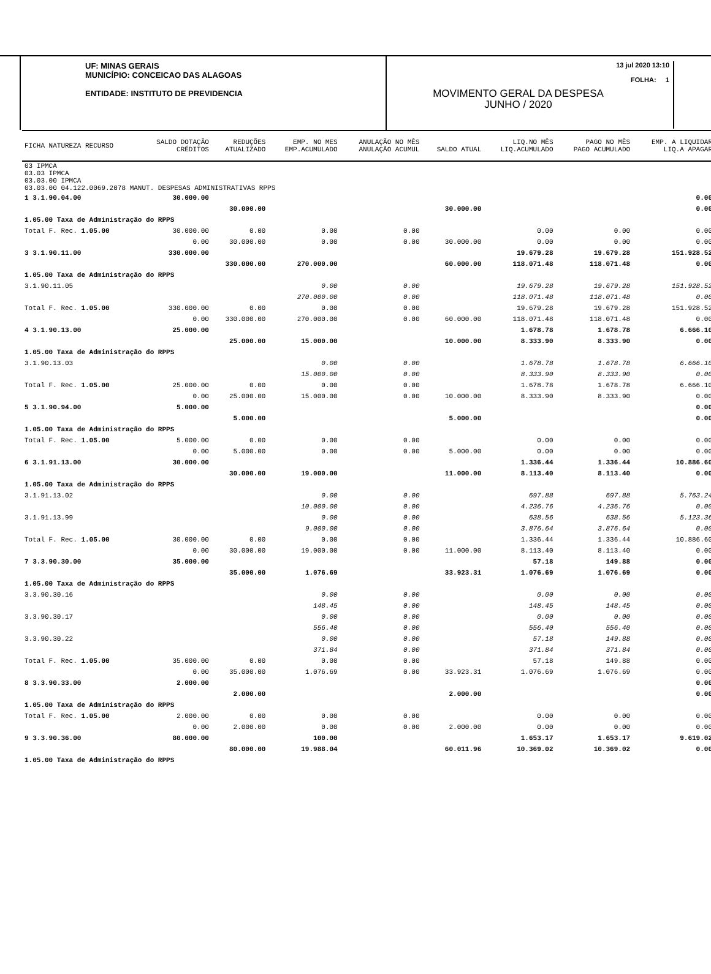UF: MINAS GERAIS
MUNICÍPIO: CONCEICAO DAS ALAGOAS
ENTIDADE: INSTITUTO DE PREVIDENCIA
13 jul 2020 13:10
FOLHA: 1
MOVIMENTO GERAL DA DESPESA
JUNHO / 2020
| FICHA NATUREZA RECURSO | SALDO DOTAÇÃO CRÉDITOS | REDUÇÕES ATUALIZADO | EMP. NO MES EMP.ACUMULADO | ANULAÇÃO NO MÊS ANULAÇÃO ACUMUL | SALDO ATUAL | LIQ.NO MÊS LIQ.ACUMULADO | PAGO NO MÊS PAGO ACUMULADO | EMP. A LIQUIDAR LIQ.A APAGAR |
| 03 IPMCA 03.03 IPMCA 03.03.00 IPMCA 03.03.00 04.122.0069.2078 MANUT. DESPESAS ADMINISTRATIVAS RPPS | | | | | | | | |
| 1 3.1.90.04.00 | 30.000.00 | | | | | | | 0.00 |
| | | 30.000.00 | | | 30.000.00 | | | 0.00 |
| 1.05.00 Taxa de Administração do RPPS | | | | | | | | |
| Total F. Rec. 1.05.00 | 30.000.00 | 0.00 | 0.00 | 0.00 | | 0.00 | 0.00 | 0.00 |
| | 0.00 | 30.000.00 | 0.00 | 0.00 | 30.000.00 | 0.00 | 0.00 | 0.00 |
| 3 3.1.90.11.00 | 330.000.00 | | | | | 19.679.28 | 19.679.28 | 151.928.52 |
| | | 330.000.00 | 270.000.00 | | 60.000.00 | 118.071.48 | 118.071.48 | 0.00 |
| 1.05.00 Taxa de Administração do RPPS | | | | | | | | |
| 3.1.90.11.05 | | | 0.00 | 0.00 | | 19.679.28 | 19.679.28 | 151.928.52 |
| | | | 270.000.00 | 0.00 | | 118.071.48 | 118.071.48 | 0.00 |
| Total F. Rec. 1.05.00 | 330.000.00 | 0.00 | 0.00 | 0.00 | | 19.679.28 | 19.679.28 | 151.928.52 |
| | 0.00 | 330.000.00 | 270.000.00 | 0.00 | 60.000.00 | 118.071.48 | 118.071.48 | 0.00 |
| 4 3.1.90.13.00 | 25.000.00 | | | | | 1.678.78 | 1.678.78 | 6.666.10 |
| | | 25.000.00 | 15.000.00 | | 10.000.00 | 8.333.90 | 8.333.90 | 0.00 |
| 1.05.00 Taxa de Administração do RPPS | | | | | | | | |
| 3.1.90.13.03 | | | 0.00 | 0.00 | | 1.678.78 | 1.678.78 | 6.666.10 |
| | | | 15.000.00 | 0.00 | | 8.333.90 | 8.333.90 | 0.00 |
| Total F. Rec. 1.05.00 | 25.000.00 | 0.00 | 0.00 | 0.00 | | 1.678.78 | 1.678.78 | 6.666.10 |
| | 0.00 | 25.000.00 | 15.000.00 | 0.00 | 10.000.00 | 8.333.90 | 8.333.90 | 0.00 |
| 5 3.1.90.94.00 | 5.000.00 | | | | | | | 0.00 |
| | | 5.000.00 | | | 5.000.00 | | | 0.00 |
| 1.05.00 Taxa de Administração do RPPS | | | | | | | | |
| Total F. Rec. 1.05.00 | 5.000.00 | 0.00 | 0.00 | 0.00 | | 0.00 | 0.00 | 0.00 |
| | 0.00 | 5.000.00 | 0.00 | 0.00 | 5.000.00 | 0.00 | 0.00 | 0.00 |
| 6 3.1.91.13.00 | 30.000.00 | | | | | 1.336.44 | 1.336.44 | 10.886.60 |
| | | 30.000.00 | 19.000.00 | | 11.000.00 | 8.113.40 | 8.113.40 | 0.00 |
| 1.05.00 Taxa de Administração do RPPS | | | | | | | | |
| 3.1.91.13.02 | | | 0.00 | 0.00 | | 697.88 | 697.88 | 5.763.24 |
| | | | 10.000.00 | 0.00 | | 4.236.76 | 4.236.76 | 0.00 |
| 3.1.91.13.99 | | | 0.00 | 0.00 | | 638.56 | 638.56 | 5.123.36 |
| | | | 9.000.00 | 0.00 | | 3.876.64 | 3.876.64 | 0.00 |
| Total F. Rec. 1.05.00 | 30.000.00 | 0.00 | 0.00 | 0.00 | | 1.336.44 | 1.336.44 | 10.886.60 |
| | 0.00 | 30.000.00 | 19.000.00 | 0.00 | 11.000.00 | 8.113.40 | 8.113.40 | 0.00 |
| 7 3.3.90.30.00 | 35.000.00 | | | | | 57.18 | 149.88 | 0.00 |
| | | 35.000.00 | 1.076.69 | | 33.923.31 | 1.076.69 | 1.076.69 | 0.00 |
| 1.05.00 Taxa de Administração do RPPS | | | | | | | | |
| 3.3.90.30.16 | | | 0.00 | 0.00 | | 0.00 | 0.00 | 0.00 |
| | | | 148.45 | 0.00 | | 148.45 | 148.45 | 0.00 |
| 3.3.90.30.17 | | | 0.00 | 0.00 | | 0.00 | 0.00 | 0.00 |
| | | | 556.40 | 0.00 | | 556.40 | 556.40 | 0.00 |
| 3.3.90.30.22 | | | 0.00 | 0.00 | | 57.18 | 149.88 | 0.00 |
| | | | 371.84 | 0.00 | | 371.84 | 371.84 | 0.00 |
| Total F. Rec. 1.05.00 | 35.000.00 | 0.00 | 0.00 | 0.00 | | 57.18 | 149.88 | 0.00 |
| | 0.00 | 35.000.00 | 1.076.69 | 0.00 | 33.923.31 | 1.076.69 | 1.076.69 | 0.00 |
| 8 3.3.90.33.00 | 2.000.00 | | | | | | | 0.00 |
| | | 2.000.00 | | | 2.000.00 | | | 0.00 |
| 1.05.00 Taxa de Administração do RPPS | | | | | | | | |
| Total F. Rec. 1.05.00 | 2.000.00 | 0.00 | 0.00 | 0.00 | | 0.00 | 0.00 | 0.00 |
| | 0.00 | 2.000.00 | 0.00 | 0.00 | 2.000.00 | 0.00 | 0.00 | 0.00 |
| 9 3.3.90.36.00 | 80.000.00 | | 100.00 | | | 1.653.17 | 1.653.17 | 9.619.02 |
| | | 80.000.00 | 19.988.04 | | 60.011.96 | 10.369.02 | 10.369.02 | 0.00 |
| 1.05.00 Taxa de Administração do RPPS | | | | | | | | |